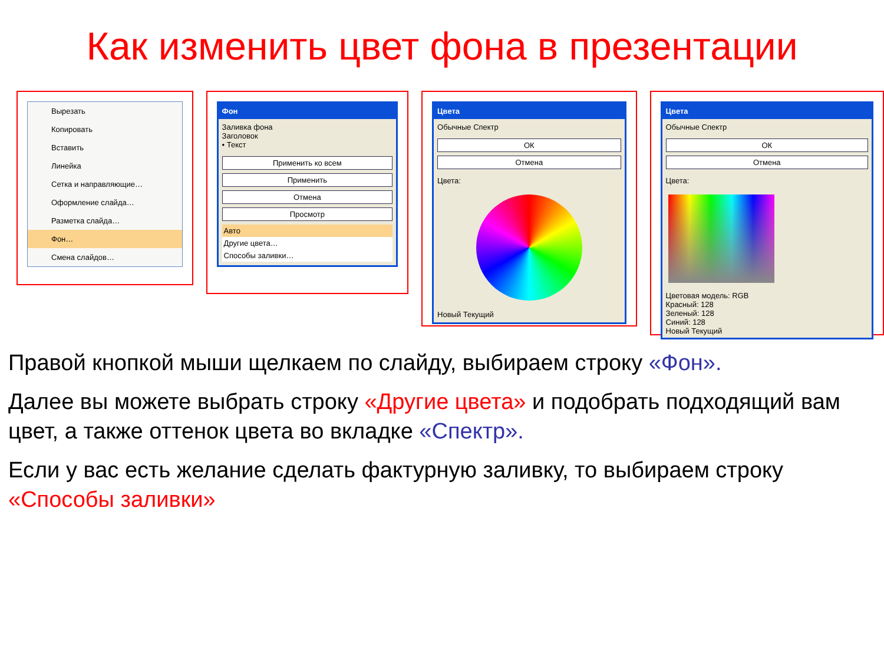Как изменить цвет фона в презентации
Вырезать
Копировать
Вставить
Линейка
Сетка и направляющие…
Оформление слайда…
Разметка слайда…
Фон…
Смена слайдов…
Фон
Заливка фона
Заголовок
• Текст
Применить ко всем
Применить
Отмена
Просмотр
Авто
Другие цвета…
Способы заливки…
Цвета
Обычные Спектр
ОК
Отмена
Цвета:
Новый Текущий
Цвета
Обычные Спектр
ОК
Отмена
Цвета:
Цветовая модель: RGB
Красный: 128
Зеленый: 128
Синий: 128
Новый Текущий
Правой кнопкой мыши щелкаем по слайду, выбираем строку «Фон».
Далее вы можете выбрать строку «Другие цвета» и подобрать подходящий вам цвет, а также оттенок цвета во вкладке «Спектр».
Если у вас есть желание сделать фактурную заливку, то выбираем строку «Способы заливки»